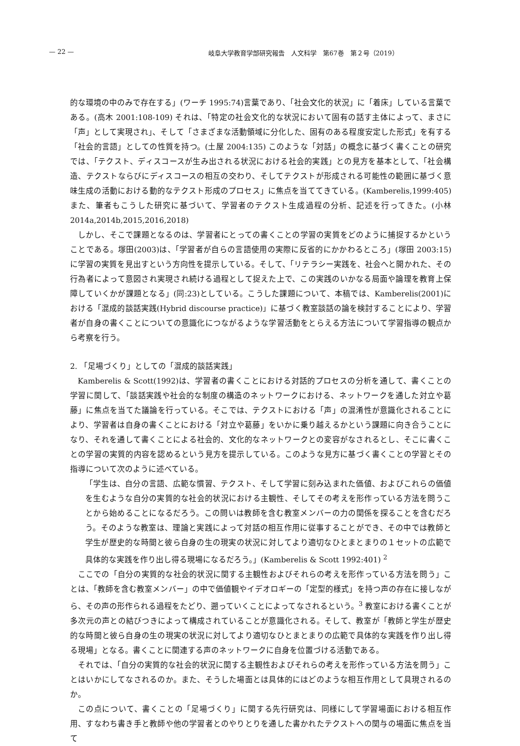— 22 — 岐阜大学教育学部研究報告　人文科学　第67巻　第２号（2019）
的な環境の中のみで存在する」(ワーチ 1995:74)言葉であり、「社会文化的状況」に「着床」している言葉である。(高木 2001:108-109) それは、「特定の社会文化的な状況において固有の話す主体によって、まさに「声」として実現され」、そして「さまざまな活動領域に分化した、固有のある程度安定した形式」を有する「社会的言語」としての性質を持つ。(土屋 2004:135) このような「対話」の概念に基づく書くことの研究では、「テクスト、ディスコースが生み出される状況における社会的実践」との見方を基本として、「社会構造、テクストならびにディスコースの相互の交わり、そしてテクストが形成される可能性の範囲に基づく意味生成の活動における動的なテクスト形成のプロセス」に焦点を当ててきている。(Kamberelis,1999:405) また、筆者もこうした研究に基づいて、学習者のテクスト生成過程の分析、記述を行ってきた。(小林 2014a,2014b,2015,2016,2018)
しかし、そこで課題となるのは、学習者にとっての書くことの学習の実質をどのように捕捉するかということである。塚田(2003)は、「学習者が自らの言語使用の実際に反省的にかかわるところ」(塚田 2003:15)に学習の実質を見出すという方向性を提示している。そして、「リテラシー実践を、社会へと開かれた、その行為者によって意図され実現され続ける過程として捉えた上で、この実践のいかなる局面や論理を教育上保障していくかが課題となる」(同:23)としている。こうした課題について、本稿では、Kamberelis(2001)における「混成的談話実践(Hybrid discourse practice)」に基づく教室談話の論を検討することにより、学習者が自身の書くことについての意識化につながるような学習活動をとらえる方法について学習指導の観点から考察を行う。
2. 「足場づくり」としての「混成的談話実践」
Kamberelis & Scott(1992)は、学習者の書くことにおける対話的プロセスの分析を通して、書くことの学習に関して、「談話実践や社会的な制度の構造のネットワークにおける、ネットワークを通した対立や葛藤」に焦点を当てた議論を行っている。そこでは、テクストにおける「声」の混淆性が意識化されることにより、学習者は自身の書くことにおける「対立や葛藤」をいかに乗り越えるかという課題に向き合うことになり、それを通して書くことによる社会的、文化的なネットワークとの変容がなされるとし、そこに書くことの学習の実質的内容を認めるという見方を提示している。このような見方に基づく書くことの学習とその指導について次のように述べている。
「学生は、自分の言語、広範な慣習、テクスト、そして学習に刻み込まれた価値、およびこれらの価値を生むような自分の実質的な社会的状況における主観性、そしてその考えを形作っている方法を問うことから始めることになるだろう。この問いは教師を含む教室メンバーの力の関係を探ることを含むだろう。そのような教室は、理論と実践によって対話の相互作用に従事することができ、その中では教師と学生が歴史的な時間と彼ら自身の生の現実の状況に対してより適切なひとまとまりの１セットの広範で具体的な実践を作り出し得る現場になるだろう。」(Kamberelis & Scott 1992:401) <sup>2</sup>
ここでの「自分の実質的な社会的状況に関する主観性およびそれらの考えを形作っている方法を問う」ことは、「教師を含む教室メンバー」の中で価値観やイデオロギーの「定型的様式」を持つ声の存在に接しながら、その声の形作られる過程をたどり、遡っていくことによってなされるという。<sup>3</sup> 教室における書くことが多次元の声との結びつきによって構成されていることが意識化される。そして、教室が「教師と学生が歴史的な時間と彼ら自身の生の現実の状況に対してより適切なひとまとまりの広範で具体的な実践を作り出し得る現場」となる。書くことに関連する声のネットワークに自身を位置づける活動である。
それでは、「自分の実質的な社会的状況に関する主観性およびそれらの考えを形作っている方法を問う」ことはいかにしてなされるのか。また、そうした場面とは具体的にはどのような相互作用として具現されるのか。
この点について、書くことの「足場づくり」に関する先行研究は、同様にして学習場面における相互作用、すなわち書き手と教師や他の学習者とのやりとりを通した書かれたテクストへの関与の場面に焦点を当て